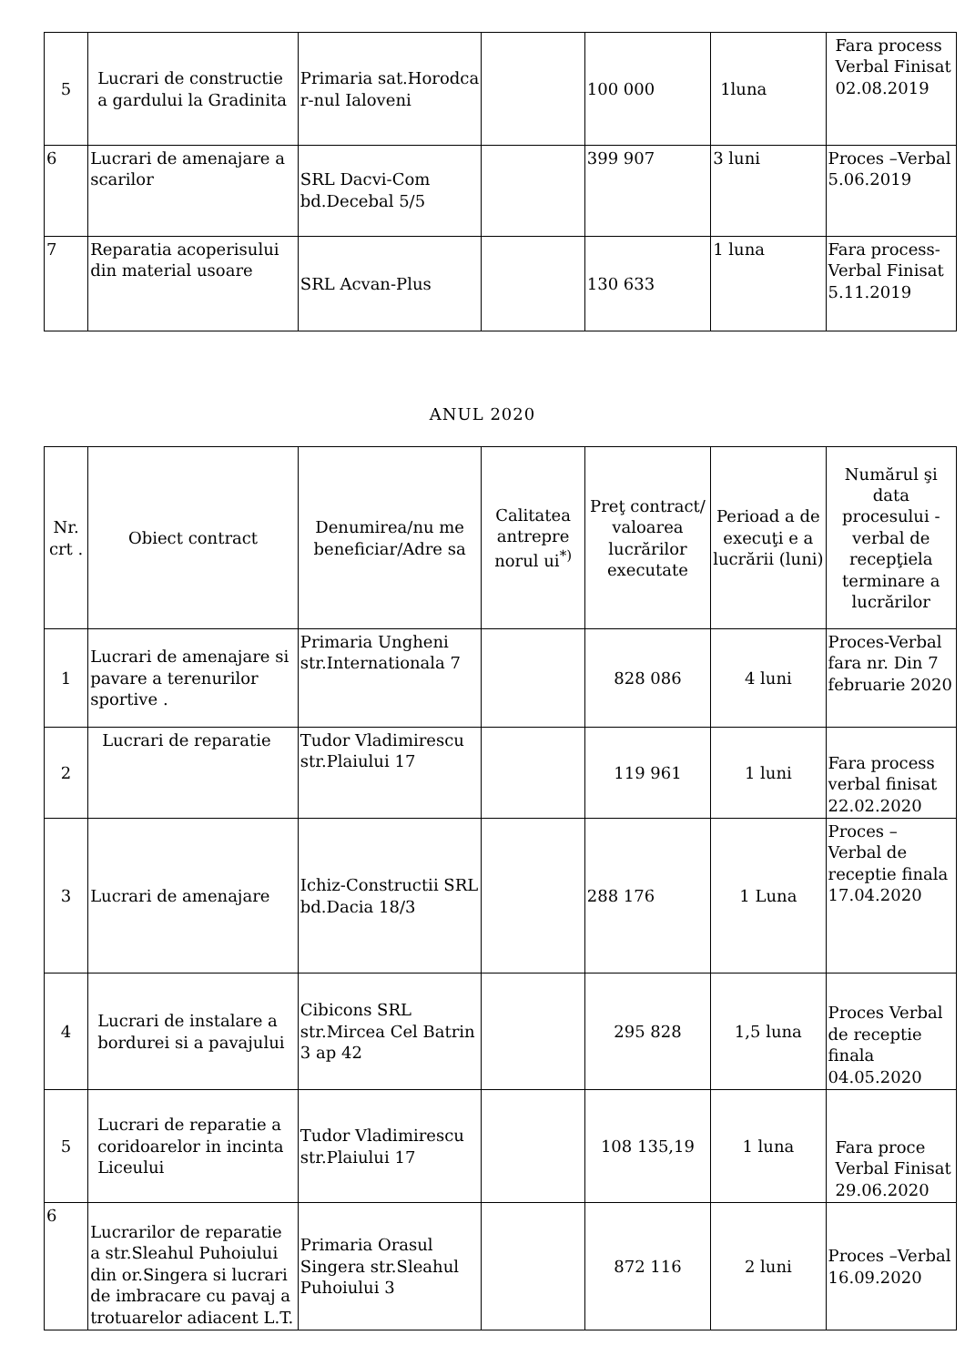| 5 | Lucrari de constructie a gardului la Gradinita | Primaria sat.Horodca r-nul Ialoveni | | 100 000 | 1luna | Fara process Verbal Finisat 02.08.2019 |
| 6 | Lucrari de amenajare a scarilor | SRL Dacvi-Com bd.Decebal 5/5 | | 399 907 | 3 luni | Proces –Verbal 5.06.2019 |
| 7 | Reparatia acoperisului din material usoare | SRL Acvan-Plus | | 130 633 | 1 luna | Fara process-Verbal Finisat 5.11.2019 |
ANUL 2020
| Nr. crt . | Obiect contract | Denumirea/nu me beneficiar/Adre sa | Calitatea antrepre norul ui<sup>*)</sup> | Preţ contract/ valoarea lucrărilor executate | Perioad a de execuţi e a lucrării (luni) | Numărul şi data procesului -verbal de recepţiela terminare a lucrărilor |
| --- | --- | --- | --- | --- | --- | --- |
| 1 | Lucrari de amenajare si pavare a terenurilor sportive . | Primaria Ungheni str.Internationala 7 | | 828 086 | 4 luni | Proces-Verbal fara nr. Din 7 februarie 2020 |
| 2 | Lucrari de reparatie | Tudor Vladimirescu str.Plaiului 17 | | 119 961 | 1 luni | Fara process verbal finisat 22.02.2020 |
| 3 | Lucrari de amenajare | Ichiz-Constructii SRL bd.Dacia 18/3 | | 288 176 | 1 Luna | Proces – Verbal de receptie finala 17.04.2020 |
| 4 | Lucrari de instalare a bordurei si a pavajului | Cibicons SRL str.Mircea Cel Batrin 3 ap 42 | | 295 828 | 1,5 luna | Proces Verbal de receptie finala 04.05.2020 |
| 5 | Lucrari de reparatie a coridoarelor in incinta Liceului | Tudor Vladimirescu str.Plaiului 17 | | 108 135,19 | 1 luna | Fara proce Verbal Finisat 29.06.2020 |
| 6 | Lucrarilor de reparatie a str.Sleahul Puhoiului din or.Singera si lucrari de imbracare cu pavaj a trotuarelor adiacent L.T. | Primaria Orasul Singera str.Sleahul Puhoiului 3 | | 872 116 | 2 luni | Proces –Verbal 16.09.2020 |